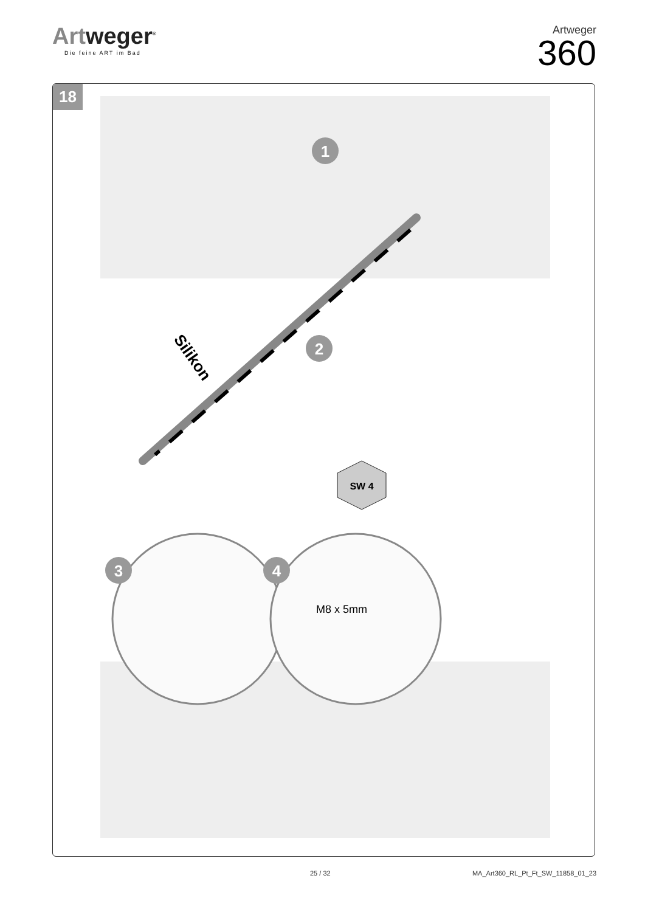Artweger<sup>®</sup>
Die feine ART im Bad
Artweger
360
18
1
2
3
4
SW 4
Silikon
M8 x 5mm
25 / 32
MA_Art360_RL_Pt_Ft_SW_11858_01_23